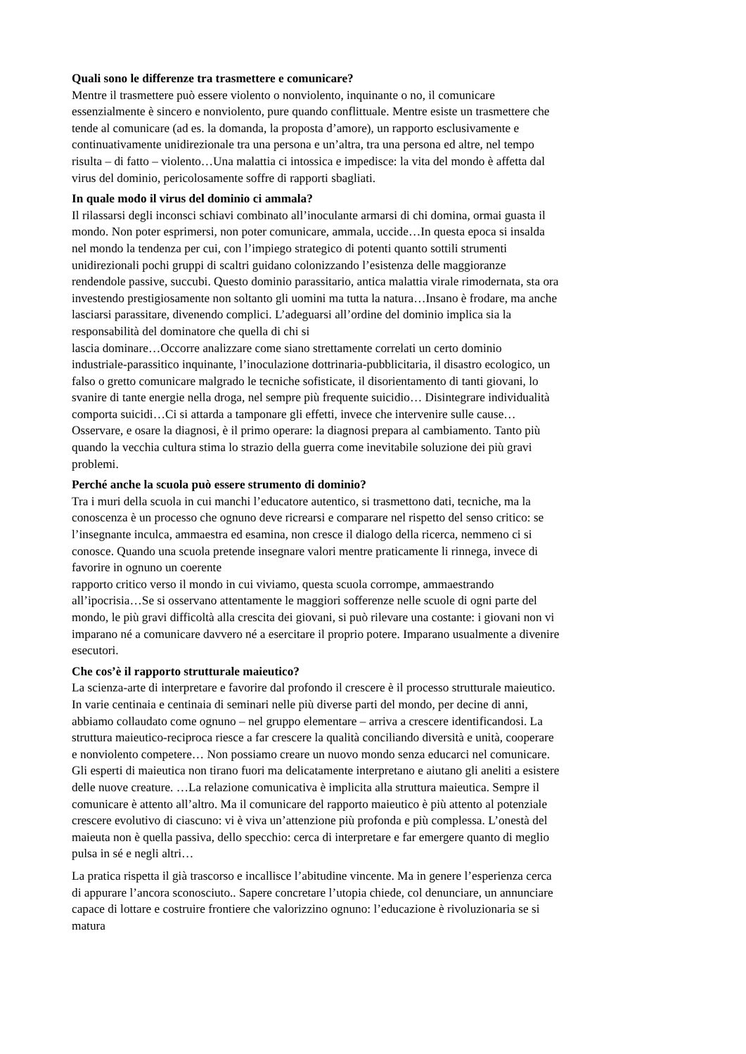Quali sono le differenze tra trasmettere e comunicare?
Mentre il trasmettere può essere violento o nonviolento, inquinante o no, il comunicare
essenzialmente è sincero e nonviolento, pure quando conflittuale. Mentre esiste un trasmettere che
tende al comunicare (ad es. la domanda, la proposta d’amore), un rapporto esclusivamente e
continuativamente unidirezionale tra una persona e un’altra, tra una persona ed altre, nel tempo
risulta – di fatto – violento…Una malattia ci intossica e impedisce: la vita del mondo è affetta dal
virus del dominio, pericolosamente soffre di rapporti sbagliati.
In quale modo il virus del dominio ci ammala?
Il rilassarsi degli inconsci schiavi combinato all’inoculante armarsi di chi domina, ormai guasta il
mondo. Non poter esprimersi, non poter comunicare, ammala, uccide…In questa epoca si insalda
nel mondo la tendenza per cui, con l’impiego strategico di potenti quanto sottili strumenti
unidirezionali pochi gruppi di scaltri guidano colonizzando l’esistenza delle maggioranze
rendendole passive, succubi. Questo dominio parassitario, antica malattia virale rimodernata, sta ora
investendo prestigiosamente non soltanto gli uomini ma tutta la natura…Insano è frodare, ma anche
lasciarsi parassitare, divenendo complici. L’adeguarsi all’ordine del dominio implica sia la
responsabilità del dominatore che quella di chi si
lascia dominare…Occorre analizzare come siano strettamente correlati un certo dominio
industriale-parassitico inquinante, l’inoculazione dottrinaria-pubblicitaria, il disastro ecologico, un
falso o gretto comunicare malgrado le tecniche sofisticate, il disorientamento di tanti giovani, lo
svanire di tante energie nella droga, nel sempre più frequente suicidio… Disintegrare individualità
comporta suicidi…Ci si attarda a tamponare gli effetti, invece che intervenire sulle cause…
Osservare, e osare la diagnosi, è il primo operare: la diagnosi prepara al cambiamento. Tanto più
quando la vecchia cultura stima lo strazio della guerra come inevitabile soluzione dei più gravi
problemi.
Perché anche la scuola può essere strumento di dominio?
Tra i muri della scuola in cui manchi l’educatore autentico, si trasmettono dati, tecniche, ma la
conoscenza è un processo che ognuno deve ricrearsi e comparare nel rispetto del senso critico: se
l’insegnante inculca, ammaestra ed esamina, non cresce il dialogo della ricerca, nemmeno ci si
conosce. Quando una scuola pretende insegnare valori mentre praticamente li rinnega, invece di
favorire in ognuno un coerente
rapporto critico verso il mondo in cui viviamo, questa scuola corrompe, ammaestrando
all’ipocrisia…Se si osservano attentamente le maggiori sofferenze nelle scuole di ogni parte del
mondo, le più gravi difficoltà alla crescita dei giovani, si può rilevare una costante: i giovani non vi
imparano né a comunicare davvero né a esercitare il proprio potere. Imparano usualmente a divenire
esecutori.
Che cos’è il rapporto strutturale maieutico?
La scienza-arte di interpretare e favorire dal profondo il crescere è il processo strutturale maieutico.
In varie centinaia e centinaia di seminari nelle più diverse parti del mondo, per decine di anni,
abbiamo collaudato come ognuno – nel gruppo elementare – arriva a crescere identificandosi. La
struttura maieutico-reciproca riesce a far crescere la qualità conciliando diversità e unità, cooperare
e nonviolento competere… Non possiamo creare un nuovo mondo senza educarci nel comunicare.
Gli esperti di maieutica non tirano fuori ma delicatamente interpretano e aiutano gli aneliti a esistere
delle nuove creature. …La relazione comunicativa è implicita alla struttura maieutica. Sempre il
comunicare è attento all’altro. Ma il comunicare del rapporto maieutico è più attento al potenziale
crescere evolutivo di ciascuno: vi è viva un’attenzione più profonda e più complessa. L’onestà del
maieuta non è quella passiva, dello specchio: cerca di interpretare e far emergere quanto di meglio
pulsa in sé e negli altri…
La pratica rispetta il già trascorso e incallisce l’abitudine vincente. Ma in genere l’esperienza cerca
di appurare l’ancora sconosciuto.. Sapere concretare l’utopia chiede, col denunciare, un annunciare
capace di lottare e costruire frontiere che valorizzino ognuno: l’educazione è rivoluzionaria se si
matura